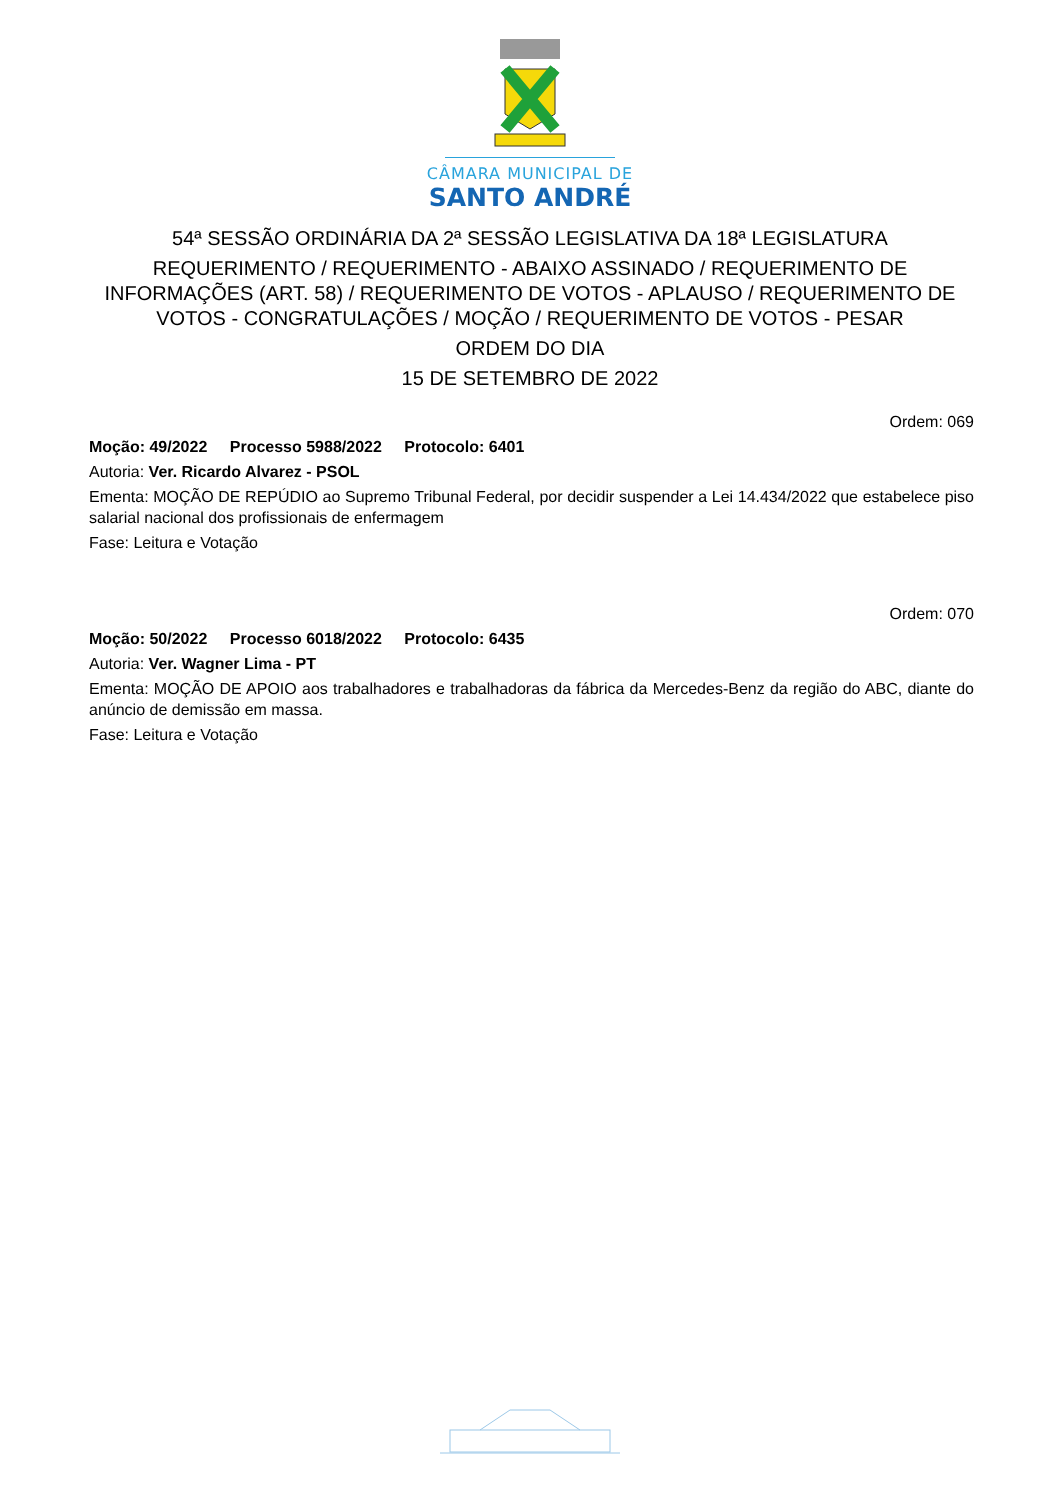CÂMARA MUNICIPAL DE
SANTO ANDRÉ
54ª SESSÃO ORDINÁRIA DA 2ª SESSÃO LEGISLATIVA DA 18ª LEGISLATURA
REQUERIMENTO / REQUERIMENTO - ABAIXO ASSINADO / REQUERIMENTO DE INFORMAÇÕES (ART. 58) / REQUERIMENTO DE VOTOS - APLAUSO / REQUERIMENTO DE VOTOS - CONGRATULAÇÕES / MOÇÃO / REQUERIMENTO DE VOTOS - PESAR
ORDEM DO DIA
15 DE SETEMBRO DE 2022
Ordem: 069
Moção: 49/2022 Processo 5988/2022 Protocolo: 6401
Autoria: Ver. Ricardo Alvarez - PSOL
Ementa: MOÇÃO DE REPÚDIO ao Supremo Tribunal Federal, por decidir suspender a Lei 14.434/2022 que estabelece piso salarial nacional dos profissionais de enfermagem
Fase: Leitura e Votação
Ordem: 070
Moção: 50/2022 Processo 6018/2022 Protocolo: 6435
Autoria: Ver. Wagner Lima - PT
Ementa: MOÇÃO DE APOIO aos trabalhadores e trabalhadoras da fábrica da Mercedes-Benz da região do ABC, diante do anúncio de demissão em massa.
Fase: Leitura e Votação